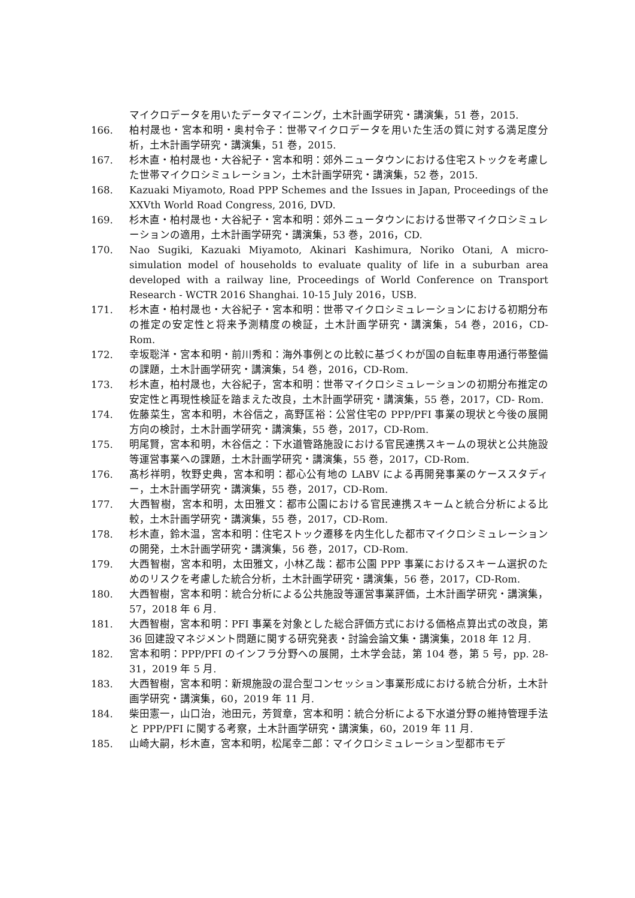マイクロデータを用いたデータマイニング，土木計画学研究・講演集，51 巻，2015.
166. 柏村晟也・宮本和明・奥村令子：世帯マイクロデータを用いた生活の質に対する満足度分析，土木計画学研究・講演集，51 巻，2015.
167. 杉木直・柏村晟也・大谷紀子・宮本和明：郊外ニュータウンにおける住宅ストックを考慮した世帯マイクロシミュレーション，土木計画学研究・講演集，52 巻，2015.
168. Kazuaki Miyamoto, Road PPP Schemes and the Issues in Japan, Proceedings of the XXVth World Road Congress, 2016, DVD.
169. 杉木直・柏村晟也・大谷紀子・宮本和明：郊外ニュータウンにおける世帯マイクロシミュレーションの適用，土木計画学研究・講演集，53 巻，2016，CD.
170. Nao Sugiki, Kazuaki Miyamoto, Akinari Kashimura, Noriko Otani, A micro-simulation model of households to evaluate quality of life in a suburban area developed with a railway line, Proceedings of World Conference on Transport Research - WCTR 2016 Shanghai. 10-15 July 2016，USB.
171. 杉木直・柏村晟也・大谷紀子・宮本和明：世帯マイクロシミュレーションにおける初期分布の推定の安定性と将来予測精度の検証，土木計画学研究・講演集，54 巻，2016，CD-Rom.
172. 幸坂聡洋・宮本和明・前川秀和：海外事例との比較に基づくわが国の自転車専用通行帯整備の課題，土木計画学研究・講演集，54 巻，2016，CD-Rom.
173. 杉木直，柏村晟也，大谷紀子，宮本和明：世帯マイクロシミュレーションの初期分布推定の安定性と再現性検証を踏まえた改良，土木計画学研究・講演集，55 巻，2017，CD- Rom.
174. 佐藤菜生，宮本和明，木谷信之，高野匡裕：公営住宅の PPP/PFI 事業の現状と今後の展開方向の検討，土木計画学研究・講演集，55 巻，2017，CD-Rom.
175. 明尾賢，宮本和明，木谷信之：下水道管路施設における官民連携スキームの現状と公共施設等運営事業への課題，土木計画学研究・講演集，55 巻，2017，CD-Rom.
176. 髙杉祥明，牧野史典，宮本和明：都心公有地の LABV による再開発事業のケーススタディー，土木計画学研究・講演集，55 巻，2017，CD-Rom.
177. 大西智樹，宮本和明，太田雅文：都市公園における官民連携スキームと統合分析による比較，土木計画学研究・講演集，55 巻，2017，CD-Rom.
178. 杉木直，鈴木温，宮本和明：住宅ストック遷移を内生化した都市マイクロシミュレーションの開発，土木計画学研究・講演集，56 巻，2017，CD-Rom.
179. 大西智樹，宮本和明，太田雅文，小林乙哉：都市公園 PPP 事業におけるスキーム選択のためのリスクを考慮した統合分析，土木計画学研究・講演集，56 巻，2017，CD-Rom.
180. 大西智樹，宮本和明：統合分析による公共施設等運営事業評価，土木計画学研究・講演集，57，2018 年 6 月.
181. 大西智樹，宮本和明：PFI 事業を対象とした総合評価方式における価格点算出式の改良，第 36 回建設マネジメント問題に関する研究発表・討論会論文集・講演集，2018 年 12 月.
182. 宮本和明：PPP/PFI のインフラ分野への展開，土木学会誌，第 104 巻，第 5 号，pp. 28-31，2019 年 5 月.
183. 大西智樹，宮本和明：新規施設の混合型コンセッション事業形成における統合分析，土木計画学研究・講演集，60，2019 年 11 月.
184. 柴田憲一，山口治，池田元，芳賀章，宮本和明：統合分析による下水道分野の維持管理手法と PPP/PFI に関する考察，土木計画学研究・講演集，60，2019 年 11 月.
185. 山崎大嗣，杉木直，宮本和明，松尾幸二郎：マイクロシミュレーション型都市モデ